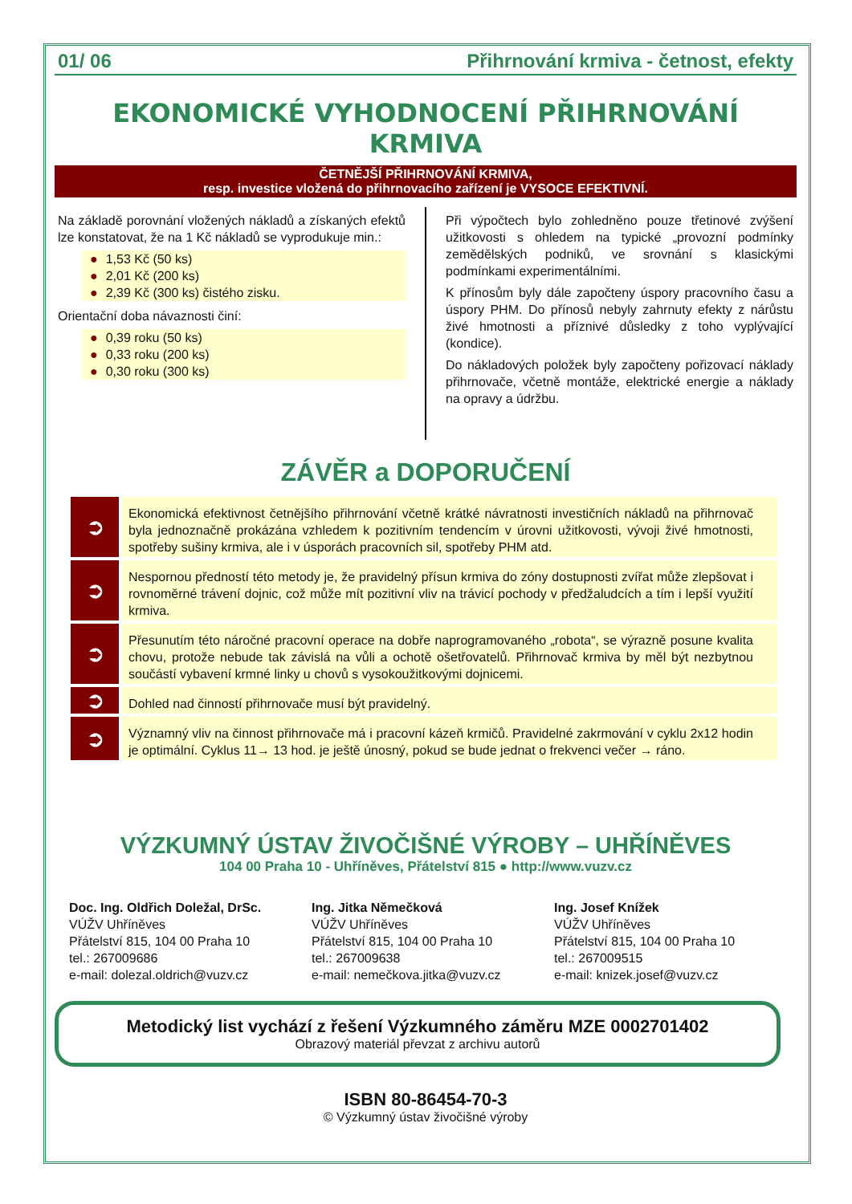01/ 06 Přihrnování krmiva - četnost, efekty
EKONOMICKÉ VYHODNOCENÍ PŘIHRNOVÁNÍ KRMIVA
ČETNĚJŠÍ PŘIHRNOVÁNÍ KRMIVA,
resp. investice vložená do přihrnovacího zařízení je VYSOCE EFEKTIVNÍ.
Na základě porovnání vložených nákladů a získaných efektů lze konstatovat, že na 1 Kč nákladů se vyprodukuje min.:
● 1,53 Kč (50 ks)
● 2,01 Kč (200 ks)
● 2,39 Kč (300 ks) čistého zisku.
Orientační doba návaznosti činí:
● 0,39 roku (50 ks)
● 0,33 roku (200 ks)
● 0,30 roku (300 ks)
Při výpočtech bylo zohledněno pouze třetinové zvýšení užitkovosti s ohledem na typické „provozní podmínky zemědělských podniků, ve srovnání s klasickými podmínkami experimentálními.
K přínosům byly dále započteny úspory pracovního času a úspory PHM. Do přínosů nebyly zahrnuty efekty z nárůstu živé hmotnosti a příznivé důsledky z toho vyplývající (kondice).
Do nákladových položek byly započteny pořizovací náklady přihrnovače, včetně montáže, elektrické energie a náklady na opravy a údržbu.
ZÁVĚR a DOPORUČENÍ
➲
Ekonomická efektivnost četnějšího přihrnování včetně krátké návratnosti investičních nákladů na přihrnovač byla jednoznačně prokázána vzhledem k pozitivním tendencím v úrovni užitkovosti, vývoji živé hmotnosti, spotřeby sušiny krmiva, ale i v úsporách pracovních sil, spotřeby PHM atd.
➲
Nespornou předností této metody je, že pravidelný přísun krmiva do zóny dostupnosti zvířat může zlepšovat i rovnoměrné trávení dojnic, což může mít pozitivní vliv na trávicí pochody v předžaludcích a tím i lepší využití krmiva.
➲
Přesunutím této náročné pracovní operace na dobře naprogramovaného „robota“, se výrazně posune kvalita chovu, protože nebude tak závislá na vůli a ochotě ošetřovatelů. Přihrnovač krmiva by měl být nezbytnou součástí vybavení krmné linky u chovů s vysokoužitkovými dojnicemi.
➲
Dohled nad činností přihrnovače musí být pravidelný.
➲
Významný vliv na činnost přihrnovače má i pracovní kázeň krmičů. Pravidelné zakrmování v cyklu 2x12 hodin je optimální. Cyklus 11→ 13 hod. je ještě únosný, pokud se bude jednat o frekvenci večer → ráno.
VÝZKUMNÝ ÚSTAV ŽIVOČIŠNÉ VÝROBY – UHŘÍNĚVES
104 00 Praha 10 - Uhříněves, Přátelství 815 ● http://www.vuzv.cz
Doc. Ing. Oldřich Doležal, DrSc.
VÚŽV Uhříněves
Přátelství 815, 104 00 Praha 10
tel.: 267009686
e-mail: dolezal.oldrich@vuzv.cz
Ing. Jitka Němečková
VÚŽV Uhříněves
Přátelství 815, 104 00 Praha 10
tel.: 267009638
e-mail: nemečkova.jitka@vuzv.cz
Ing. Josef Knížek
VÚŽV Uhříněves
Přátelství 815, 104 00 Praha 10
tel.: 267009515
e-mail: knizek.josef@vuzv.cz
Metodický list vychází z řešení Výzkumného záměru MZE 0002701402
Obrazový materiál převzat z archivu autorů
ISBN 80-86454-70-3
© Výzkumný ústav živočišné výroby